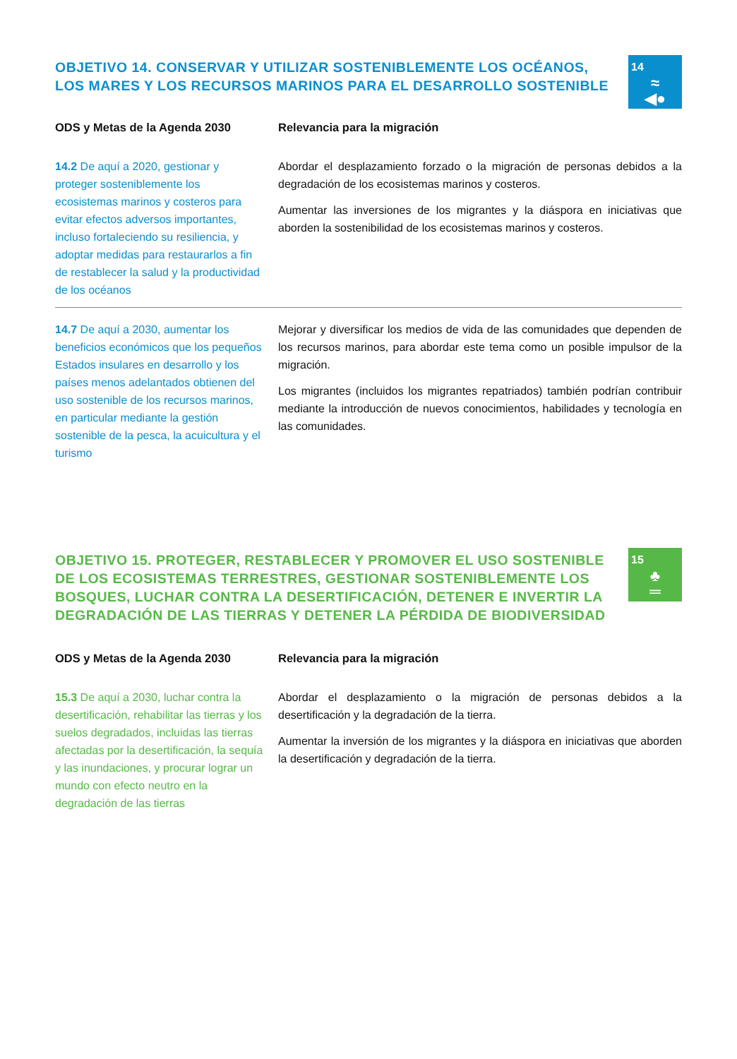OBJETIVO 14. CONSERVAR Y UTILIZAR SOSTENIBLEMENTE LOS OCÉANOS,
LOS MARES Y LOS RECURSOS MARINOS PARA EL DESARROLLO SOSTENIBLE
14
≈
◀●
| ODS y Metas de la Agenda 2030 | Relevancia para la migración |
| --- | --- |
| 14.2 De aquí a 2020, gestionar y proteger sosteniblemente los ecosistemas marinos y costeros para evitar efectos adversos importantes, incluso fortaleciendo su resiliencia, y adoptar medidas para restaurarlos a fin de restablecer la salud y la productividad de los océanos | Abordar el desplazamiento forzado o la migración de personas debidos a la degradación de los ecosistemas marinos y costeros. Aumentar las inversiones de los migrantes y la diáspora en iniciativas que aborden la sostenibilidad de los ecosistemas marinos y costeros. |
| 14.7 De aquí a 2030, aumentar los beneficios económicos que los pequeños Estados insulares en desarrollo y los países menos adelantados obtienen del uso sostenible de los recursos marinos, en particular mediante la gestión sostenible de la pesca, la acuicultura y el turismo | Mejorar y diversificar los medios de vida de las comunidades que dependen de los recursos marinos, para abordar este tema como un posible impulsor de la migración. Los migrantes (incluidos los migrantes repatriados) también podrían contribuir mediante la introducción de nuevos conocimientos, habilidades y tecnología en las comunidades. |
OBJETIVO 15. PROTEGER, RESTABLECER Y PROMOVER EL USO SOSTENIBLE
DE LOS ECOSISTEMAS TERRESTRES, GESTIONAR SOSTENIBLEMENTE LOS
BOSQUES, LUCHAR CONTRA LA DESERTIFICACIÓN, DETENER E INVERTIR LA
DEGRADACIÓN DE LAS TIERRAS Y DETENER LA PÉRDIDA DE BIODIVERSIDAD
15
♣
═
| ODS y Metas de la Agenda 2030 | Relevancia para la migración |
| --- | --- |
| 15.3 De aquí a 2030, luchar contra la desertificación, rehabilitar las tierras y los suelos degradados, incluidas las tierras afectadas por la desertificación, la sequía y las inundaciones, y procurar lograr un mundo con efecto neutro en la degradación de las tierras | Abordar el desplazamiento o la migración de personas debidos a la desertificación y la degradación de la tierra. Aumentar la inversión de los migrantes y la diáspora en iniciativas que aborden la desertificación y degradación de la tierra. |